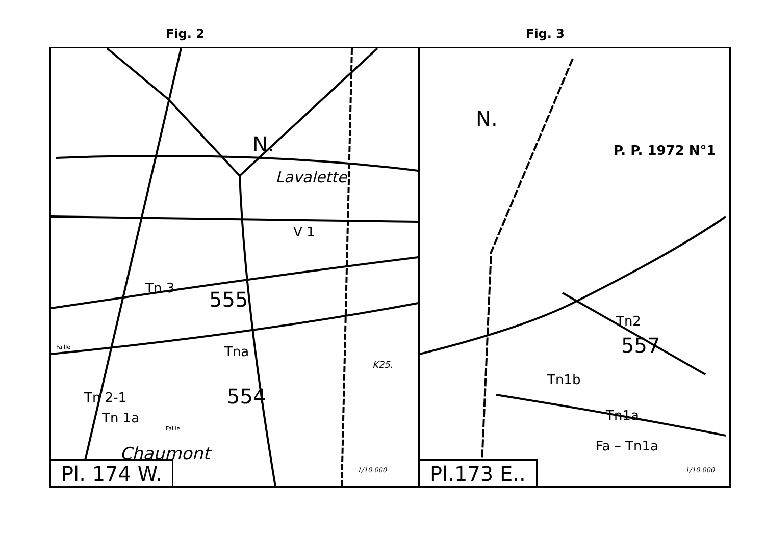Fig. 2 Fig. 3
N.
Lavalette
V 1
Tn 3 555
Faille Tna
K25.
Tn 2-1 554
Tn 1a
Faille
Chaumont
1/10.000
Pl. 174 W.
N.
P. P. 1972 N°1
Tn2
557
Tn1b
Tn1a
Fa – Tn1a
1/10.000
Pl.173 E..